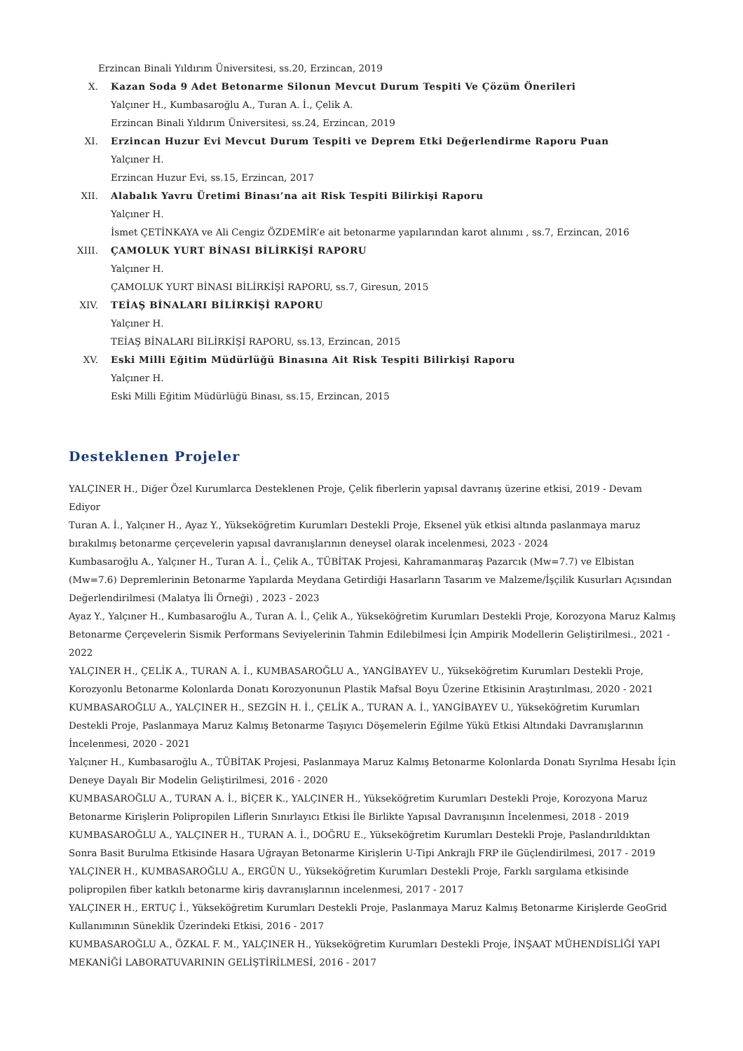Erzincan Binali Yıldırım Üniversitesi, ss.20, Erzincan, 2019
X. Kazan Soda 9 Adet Betonarme Silonun Mevcut Durum Tespiti Ve Çözüm Önerileri
Yalçıner H., Kumbasaroğlu A., Turan A. İ., Çelik A.
Erzincan Binali Yıldırım Üniversitesi, ss.24, Erzincan, 2019
XI. Erzincan Huzur Evi Mevcut Durum Tespiti ve Deprem Etki Değerlendirme Raporu Puan
Yalçıner H.
Erzincan Huzur Evi, ss.15, Erzincan, 2017
XII. Alabalık Yavru Üretimi Binası’na ait Risk Tespiti Bilirkişi Raporu
Yalçıner H.
İsmet ÇETİNKAYA ve Ali Cengiz ÖZDEMİR’e ait betonarme yapılarından karot alınımı , ss.7, Erzincan, 2016
XIII. ÇAMOLUK YURT BİNASI BİLİRKİŞİ RAPORU
Yalçıner H.
ÇAMOLUK YURT BİNASI BİLİRKİŞİ RAPORU, ss.7, Giresun, 2015
XIV. TEİAŞ BİNALARI BİLİRKİŞİ RAPORU
Yalçıner H.
TEİAŞ BİNALARI BİLİRKİŞİ RAPORU, ss.13, Erzincan, 2015
XV. Eski Milli Eğitim Müdürlüğü Binasına Ait Risk Tespiti Bilirkişi Raporu
Yalçıner H.
Eski Milli Eğitim Müdürlüğü Binası, ss.15, Erzincan, 2015
Desteklenen Projeler
YALÇINER H., Diğer Özel Kurumlarca Desteklenen Proje, Çelik fiberlerin yapısal davranış üzerine etkisi, 2019 - Devam Ediyor
Turan A. İ., Yalçıner H., Ayaz Y., Yükseköğretim Kurumları Destekli Proje, Eksenel yük etkisi altında paslanmaya maruz bırakılmış betonarme çerçevelerin yapısal davranışlarının deneysel olarak incelenmesi, 2023 - 2024
Kumbasaroğlu A., Yalçıner H., Turan A. İ., Çelik A., TÜBİTAK Projesi, Kahramanmaraş Pazarcık (Mw=7.7) ve Elbistan (Mw=7.6) Depremlerinin Betonarme Yapılarda Meydana Getirdiği Hasarların Tasarım ve Malzeme/İşçilik Kusurları Açısından Değerlendirilmesi (Malatya İli Örneği) , 2023 - 2023
Ayaz Y., Yalçıner H., Kumbasaroğlu A., Turan A. İ., Çelik A., Yükseköğretim Kurumları Destekli Proje, Korozyona Maruz Kalmış Betonarme Çerçevelerin Sismik Performans Seviyelerinin Tahmin Edilebilmesi İçin Ampirik Modellerin Geliştirilmesi., 2021 - 2022
YALÇINER H., ÇELİK A., TURAN A. İ., KUMBASAROĞLU A., YANGİBAYEV U., Yükseköğretim Kurumları Destekli Proje, Korozyonlu Betonarme Kolonlarda Donatı Korozyonunun Plastik Mafsal Boyu Üzerine Etkisinin Araştırılması, 2020 - 2021
KUMBASAROĞLU A., YALÇINER H., SEZGİN H. İ., ÇELİK A., TURAN A. İ., YANGİBAYEV U., Yükseköğretim Kurumları Destekli Proje, Paslanmaya Maruz Kalmış Betonarme Taşıyıcı Döşemelerin Eğilme Yükü Etkisi Altındaki Davranışlarının İncelenmesi, 2020 - 2021
Yalçıner H., Kumbasaroğlu A., TÜBİTAK Projesi, Paslanmaya Maruz Kalmış Betonarme Kolonlarda Donatı Sıyrılma Hesabı İçin Deneye Dayalı Bir Modelin Geliştirilmesi, 2016 - 2020
KUMBASAROĞLU A., TURAN A. İ., BİÇER K., YALÇINER H., Yükseköğretim Kurumları Destekli Proje, Korozyona Maruz Betonarme Kirişlerin Polipropilen Liflerin Sınırlayıcı Etkisi İle Birlikte Yapısal Davranışının İncelenmesi, 2018 - 2019
KUMBASAROĞLU A., YALÇINER H., TURAN A. İ., DOĞRU E., Yükseköğretim Kurumları Destekli Proje, Paslandırıldıktan Sonra Basit Burulma Etkisinde Hasara Uğrayan Betonarme Kirişlerin U-Tipi Ankrajlı FRP ile Güçlendirilmesi, 2017 - 2019
YALÇINER H., KUMBASAROĞLU A., ERGÜN U., Yükseköğretim Kurumları Destekli Proje, Farklı sargılama etkisinde polipropilen fiber katkılı betonarme kiriş davranışlarının incelenmesi, 2017 - 2017
YALÇINER H., ERTUÇ İ., Yükseköğretim Kurumları Destekli Proje, Paslanmaya Maruz Kalmış Betonarme Kirişlerde GeoGrid Kullanımının Süneklik Üzerindeki Etkisi, 2016 - 2017
KUMBASAROĞLU A., ÖZKAL F. M., YALÇINER H., Yükseköğretim Kurumları Destekli Proje, İNŞAAT MÜHENDİSLİĞİ YAPI MEKANİĞİ LABORATUVARININ GELİŞTİRİLMESİ, 2016 - 2017